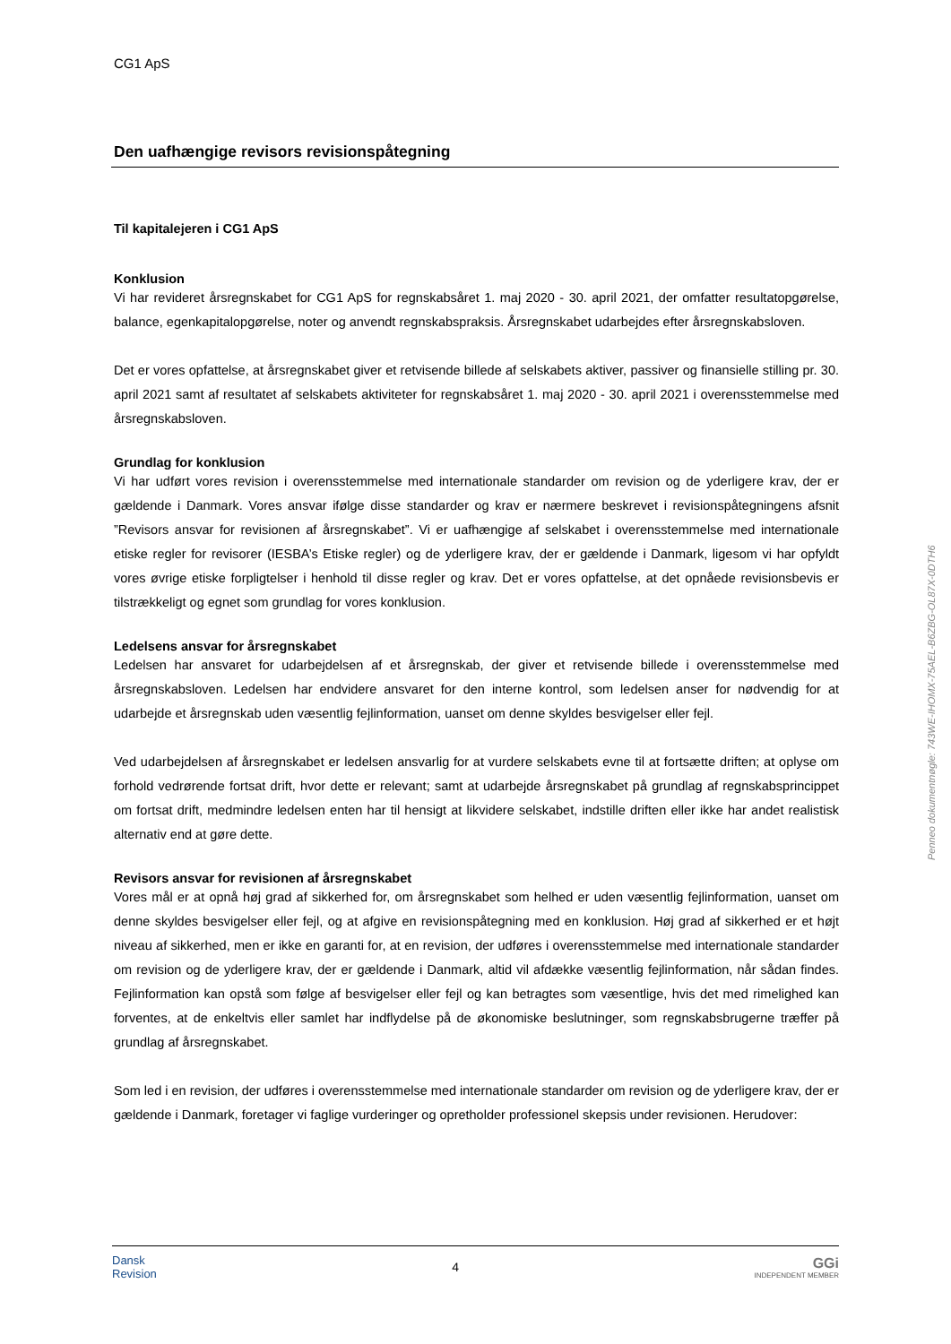CG1 ApS
Den uafhængige revisors revisionspåtegning
Til kapitalejeren i CG1 ApS
Konklusion
Vi har revideret årsregnskabet for CG1 ApS for regnskabsåret 1. maj 2020 - 30. april 2021, der omfatter resultat­opgørelse, balance, egenkapitalopgørelse, noter og anvendt regnskabspraksis. Årsregnskabet udarbejdes efter årsregnskabsloven.
Det er vores opfattelse, at årsregnskabet giver et retvisende billede af selskabets aktiver, passiver og finansielle stilling pr. 30. april 2021 samt af resultatet af selskabets aktiviteter for regnskabsåret 1. maj 2020 - 30. april 2021 i overensstemmelse med årsregnskabsloven.
Grundlag for konklusion
Vi har udført vores revision i overensstemmelse med internationale standarder om revision og de yderligere krav, der er gældende i Danmark. Vores ansvar ifølge disse standarder og krav er nærmere beskrevet i revisionspåteg­ningens afsnit ”Revisors ansvar for revisionen af årsregnskabet”. Vi er uafhængige af selskabet i overensstem­melse med internationale etiske regler for revisorer (IESBA’s Etiske regler) og de yderligere krav, der er gældende i Danmark, ligesom vi har opfyldt vores øvrige etiske forpligtelser i henhold til disse regler og krav. Det er vores opfattelse, at det opnåede revisionsbevis er tilstrækkeligt og egnet som grundlag for vores konklusion.
Ledelsens ansvar for årsregnskabet
Ledelsen har ansvaret for udarbejdelsen af et årsregnskab, der giver et retvisende billede i overensstemmelse med årsregnskabsloven. Ledelsen har endvidere ansvaret for den interne kontrol, som ledelsen anser for nød­vendig for at udarbejde et årsregnskab uden væsentlig fejlinformation, uanset om denne skyldes besvigelser eller fejl.
Ved udarbejdelsen af årsregnskabet er ledelsen ansvarlig for at vurdere selskabets evne til at fortsætte driften; at oplyse om forhold vedrørende fortsat drift, hvor dette er relevant; samt at udarbejde årsregnskabet på grund­lag af regnskabsprincippet om fortsat drift, medmindre ledelsen enten har til hensigt at likvidere selskabet, ind­stille driften eller ikke har andet realistisk alternativ end at gøre dette.
Revisors ansvar for revisionen af årsregnskabet
Vores mål er at opnå høj grad af sikkerhed for, om årsregnskabet som helhed er uden væsentlig fejlinformation, uanset om denne skyldes besvigelser eller fejl, og at afgive en revisionspåtegning med en konklusion. Høj grad af sikkerhed er et højt niveau af sikkerhed, men er ikke en garanti for, at en revision, der udføres i overensstem­melse med internationale standarder om revision og de yderligere krav, der er gældende i Danmark, altid vil afdække væsentlig fejlinformation, når sådan findes. Fejlinformation kan opstå som følge af besvigelser eller fejl og kan betragtes som væsentlige, hvis det med rimelighed kan forventes, at de enkeltvis eller samlet har indfly­delse på de økonomiske beslutninger, som regnskabsbrugerne træffer på grundlag af årsregnskabet.
Som led i en revision, der udføres i overensstemmelse med internationale standarder om revision og de yderli­gere krav, der er gældende i Danmark, foretager vi faglige vurderinger og opretholder professionel skepsis under revisionen. Herudover:
Penneo dokumentnøgle: 743WE-IHOMX-75AEL-B6ZBG-OL87X-0DTH6
Dansk
Revision
4
GGi
INDEPENDENT MEMBER